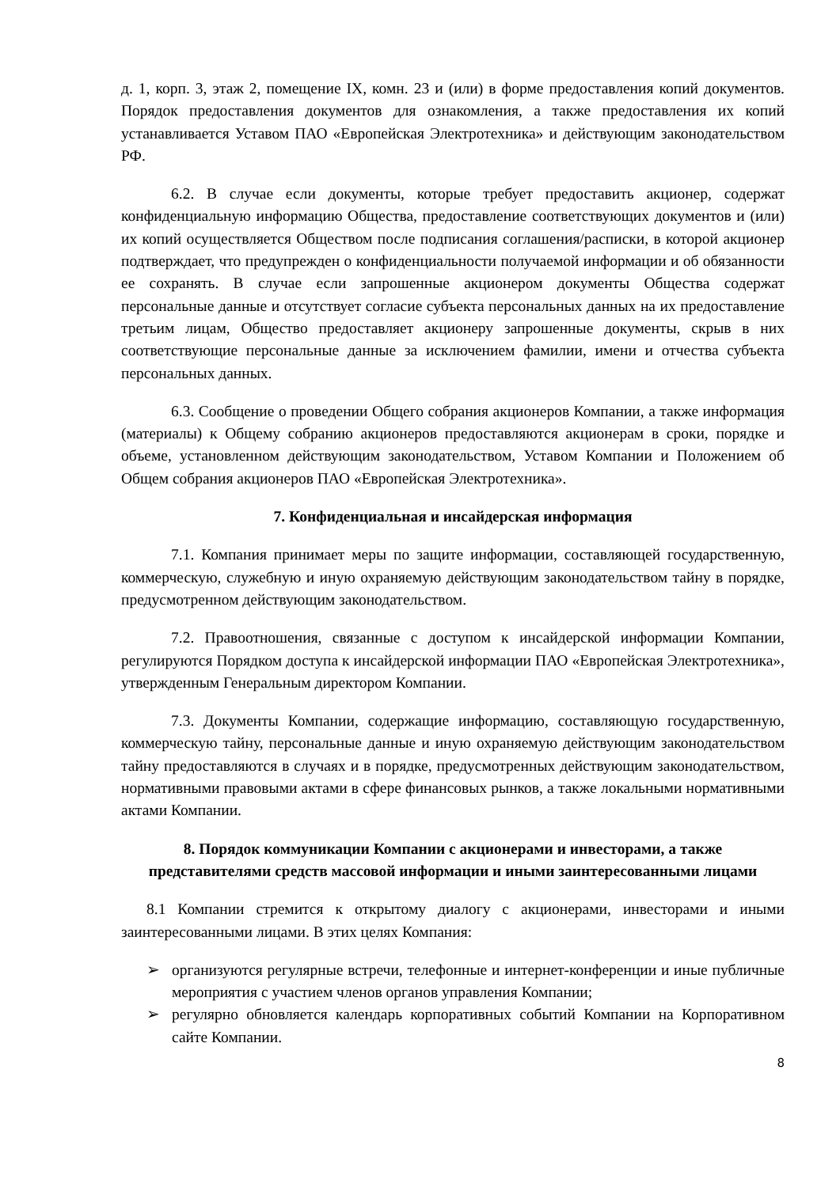д. 1, корп. 3, этаж 2, помещение IX, комн. 23 и (или) в форме предоставления копий документов. Порядок предоставления документов для ознакомления, а также предоставления их копий устанавливается Уставом ПАО «Европейская Электротехника» и действующим законодательством РФ.
6.2. В случае если документы, которые требует предоставить акционер, содержат конфиденциальную информацию Общества, предоставление соответствующих документов и (или) их копий осуществляется Обществом после подписания соглашения/расписки, в которой акционер подтверждает, что предупрежден о конфиденциальности получаемой информации и об обязанности ее сохранять. В случае если запрошенные акционером документы Общества содержат персональные данные и отсутствует согласие субъекта персональных данных на их предоставление третьим лицам, Общество предоставляет акционеру запрошенные документы, скрыв в них соответствующие персональные данные за исключением фамилии, имени и отчества субъекта персональных данных.
6.3. Сообщение о проведении Общего собрания акционеров Компании, а также информация (материалы) к Общему собранию акционеров предоставляются акционерам в сроки, порядке и объеме, установленном действующим законодательством, Уставом Компании и Положением об Общем собрания акционеров ПАО «Европейская Электротехника».
7. Конфиденциальная и инсайдерская информация
7.1. Компания принимает меры по защите информации, составляющей государственную, коммерческую, служебную и иную охраняемую действующим законодательством тайну в порядке, предусмотренном действующим законодательством.
7.2. Правоотношения, связанные с доступом к инсайдерской информации Компании, регулируются Порядком доступа к инсайдерской информации ПАО «Европейская Электротехника», утвержденным Генеральным директором Компании.
7.3. Документы Компании, содержащие информацию, составляющую государственную, коммерческую тайну, персональные данные и иную охраняемую действующим законодательством тайну предоставляются в случаях и в порядке, предусмотренных действующим законодательством, нормативными правовыми актами в сфере финансовых рынков, а также локальными нормативными актами Компании.
8. Порядок коммуникации Компании с акционерами и инвесторами, а также представителями средств массовой информации и иными заинтересованными лицами
8.1 Компании стремится к открытому диалогу с акционерами, инвесторами и иными заинтересованными лицами. В этих целях Компания:
➢ организуются регулярные встречи, телефонные и интернет-конференции и иные публичные мероприятия с участием членов органов управления Компании;
➢ регулярно обновляется календарь корпоративных событий Компании на Корпоративном сайте Компании.
8